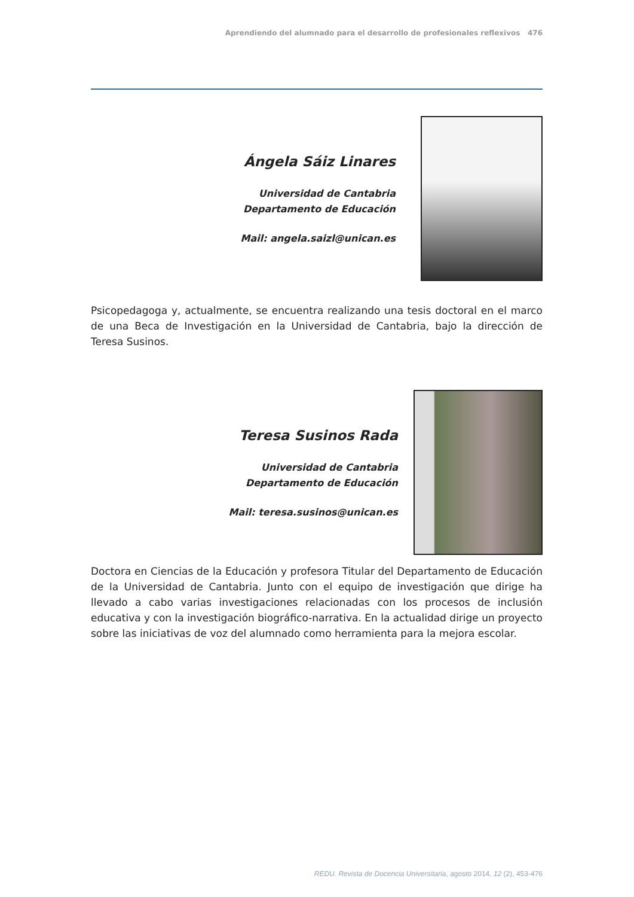Aprendiendo del alumnado para el desarrollo de profesionales reflexivos 476
Ángela Sáiz Linares
Universidad de Cantabria
Departamento de Educación
Mail: angela.saizl@unican.es
Psicopedagoga y, actualmente, se encuentra realizando una tesis doctoral en el marco de una Beca de Investigación en la Universidad de Cantabria, bajo la dirección de Teresa Susinos.
Teresa Susinos Rada
Universidad de Cantabria
Departamento de Educación
Mail: teresa.susinos@unican.es
Doctora en Ciencias de la Educación y profesora Titular del Departamento de Educación de la Universidad de Cantabria. Junto con el equipo de investigación que dirige ha llevado a cabo varias investigaciones relacionadas con los procesos de inclusión educativa y con la investigación biográfico-narrativa. En la actualidad dirige un proyecto sobre las iniciativas de voz del alumnado como herramienta para la mejora escolar.
REDU. Revista de Docencia Universitaria, agosto 2014, 12 (2), 453-476